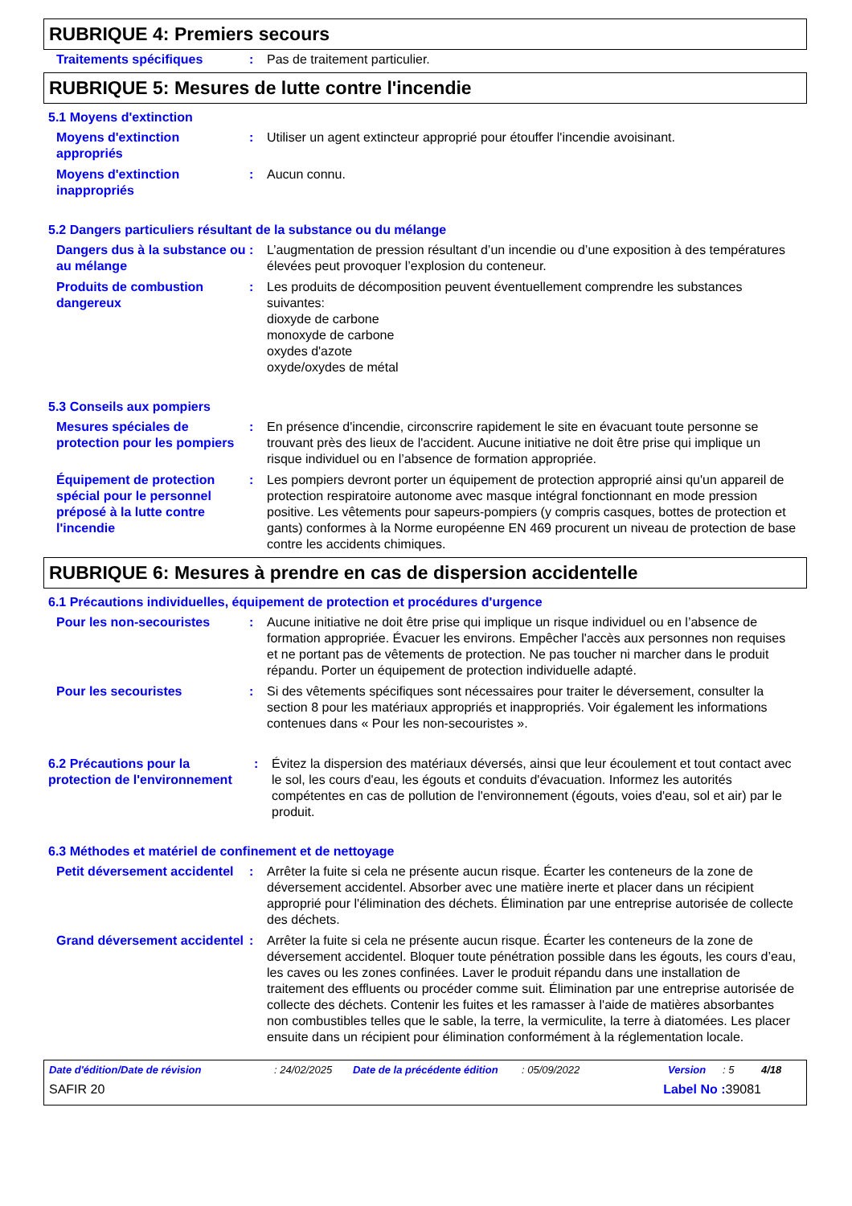RUBRIQUE 4: Premiers secours
Traitements spécifiques : Pas de traitement particulier.
RUBRIQUE 5: Mesures de lutte contre l'incendie
5.1 Moyens d'extinction
Moyens d'extinction appropriés
: Utiliser un agent extincteur approprié pour étouffer l'incendie avoisinant.
Moyens d'extinction inappropriés
: Aucun connu.
5.2 Dangers particuliers résultant de la substance ou du mélange
Dangers dus à la substance ou au mélange
: L’augmentation de pression résultant d’un incendie ou d’une exposition à des températures élevées peut provoquer l’explosion du conteneur.
Produits de combustion dangereux
: Les produits de décomposition peuvent éventuellement comprendre les substances suivantes:
dioxyde de carbone
monoxyde de carbone
oxydes d'azote
oxyde/oxydes de métal
5.3 Conseils aux pompiers
Mesures spéciales de protection pour les pompiers
: En présence d'incendie, circonscrire rapidement le site en évacuant toute personne se trouvant près des lieux de l'accident. Aucune initiative ne doit être prise qui implique un risque individuel ou en l’absence de formation appropriée.
Équipement de protection spécial pour le personnel préposé à la lutte contre l'incendie
: Les pompiers devront porter un équipement de protection approprié ainsi qu'un appareil de protection respiratoire autonome avec masque intégral fonctionnant en mode pression positive. Les vêtements pour sapeurs-pompiers (y compris casques, bottes de protection et gants) conformes à la Norme européenne EN 469 procurent un niveau de protection de base contre les accidents chimiques.
RUBRIQUE 6: Mesures à prendre en cas de dispersion accidentelle
6.1 Précautions individuelles, équipement de protection et procédures d'urgence
Pour les non-secouristes : Aucune initiative ne doit être prise qui implique un risque individuel ou en l’absence de formation appropriée. Évacuer les environs. Empêcher l'accès aux personnes non requises et ne portant pas de vêtements de protection. Ne pas toucher ni marcher dans le produit répandu. Porter un équipement de protection individuelle adapté.
Pour les secouristes : Si des vêtements spécifiques sont nécessaires pour traiter le déversement, consulter la section 8 pour les matériaux appropriés et inappropriés. Voir également les informations contenues dans « Pour les non-secouristes ».
6.2 Précautions pour la protection de l'environnement
: Évitez la dispersion des matériaux déversés, ainsi que leur écoulement et tout contact avec le sol, les cours d'eau, les égouts et conduits d'évacuation. Informez les autorités compétentes en cas de pollution de l'environnement (égouts, voies d'eau, sol et air) par le produit.
6.3 Méthodes et matériel de confinement et de nettoyage
Petit déversement accidentel
: Arrêter la fuite si cela ne présente aucun risque. Écarter les conteneurs de la zone de déversement accidentel. Absorber avec une matière inerte et placer dans un récipient approprié pour l'élimination des déchets. Élimination par une entreprise autorisée de collecte des déchets.
Grand déversement accidentel
: Arrêter la fuite si cela ne présente aucun risque. Écarter les conteneurs de la zone de déversement accidentel. Bloquer toute pénétration possible dans les égouts, les cours d’eau, les caves ou les zones confinées. Laver le produit répandu dans une installation de traitement des effluents ou procéder comme suit. Élimination par une entreprise autorisée de collecte des déchets. Contenir les fuites et les ramasser à l'aide de matières absorbantes non combustibles telles que le sable, la terre, la vermiculite, la terre à diatomées. Les placer ensuite dans un récipient pour élimination conformément à la réglementation locale.
Date d'édition/Date de révision: 24/02/2025 Date de la précédente édition: 05/09/2022 Version: 5 4/18
SAFIR 20 Label No : 39081